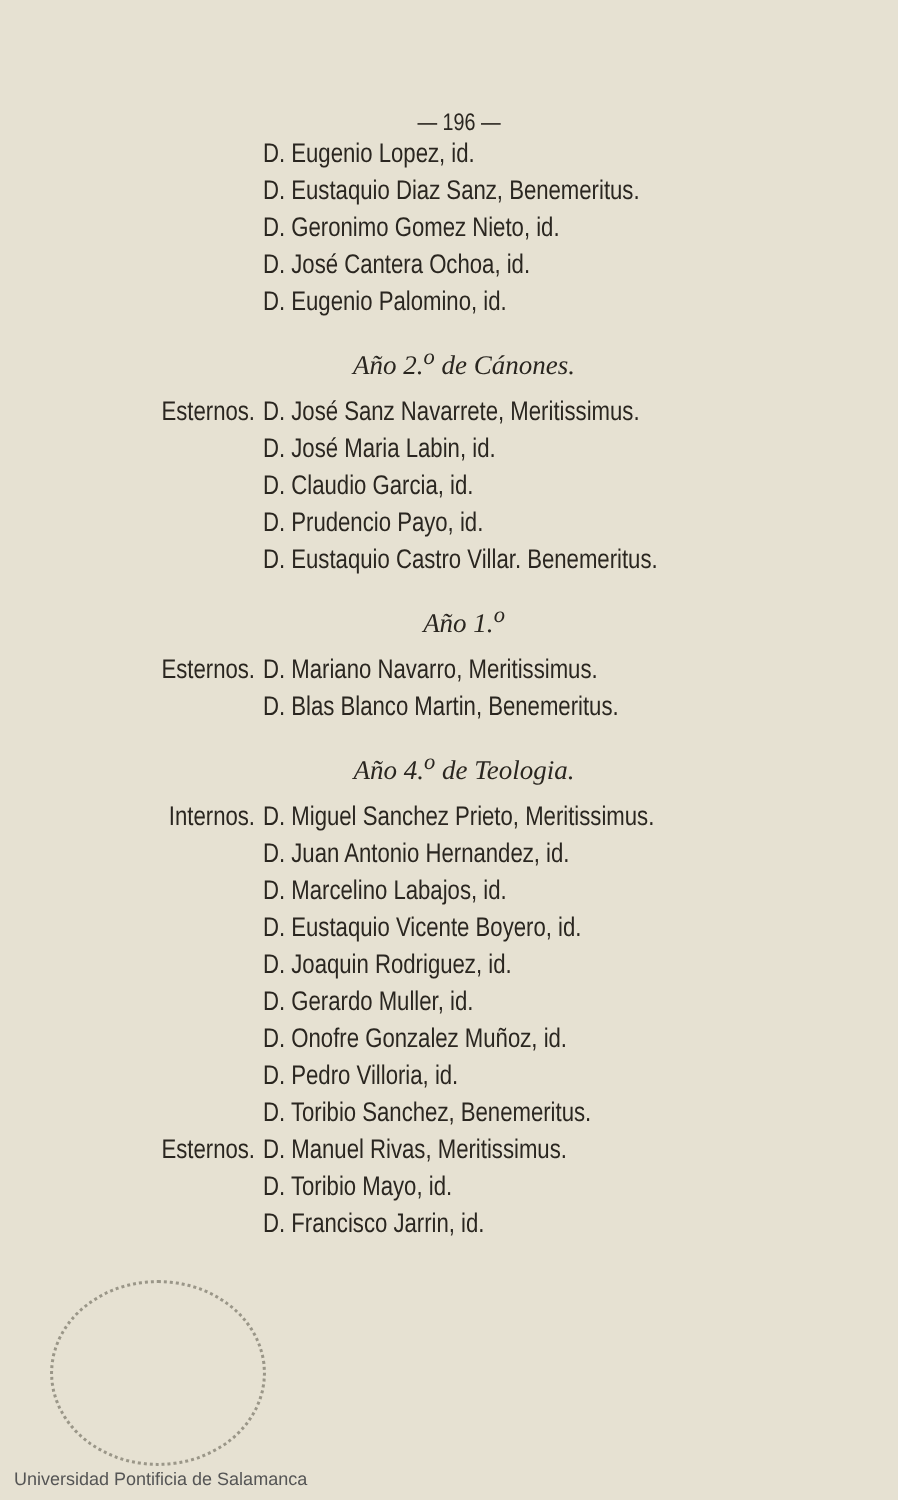— 196 —
D. Eugenio Lopez, id.
D. Eustaquio Diaz Sanz, Benemeritus.
D. Geronimo Gomez Nieto, id.
D. José Cantera Ochoa, id.
D. Eugenio Palomino, id.
Año 2.<sup>o</sup> de Cánones.
Esternos. D. José Sanz Navarrete, Meritissimus.
D. José Maria Labin, id.
D. Claudio Garcia, id.
D. Prudencio Payo, id.
D. Eustaquio Castro Villar. Benemeritus.
Año 1.<sup>o</sup>
Esternos. D. Mariano Navarro, Meritissimus.
D. Blas Blanco Martin, Benemeritus.
Año 4.<sup>o</sup> de Teologia.
Internos. D. Miguel Sanchez Prieto, Meritissimus.
D. Juan Antonio Hernandez, id.
D. Marcelino Labajos, id.
D. Eustaquio Vicente Boyero, id.
D. Joaquin Rodriguez, id.
D. Gerardo Muller, id.
D. Onofre Gonzalez Muñoz, id.
D. Pedro Villoria, id.
D. Toribio Sanchez, Benemeritus.
Esternos. D. Manuel Rivas, Meritissimus.
D. Toribio Mayo, id.
D. Francisco Jarrin, id.
Universidad Pontificia de Salamanca